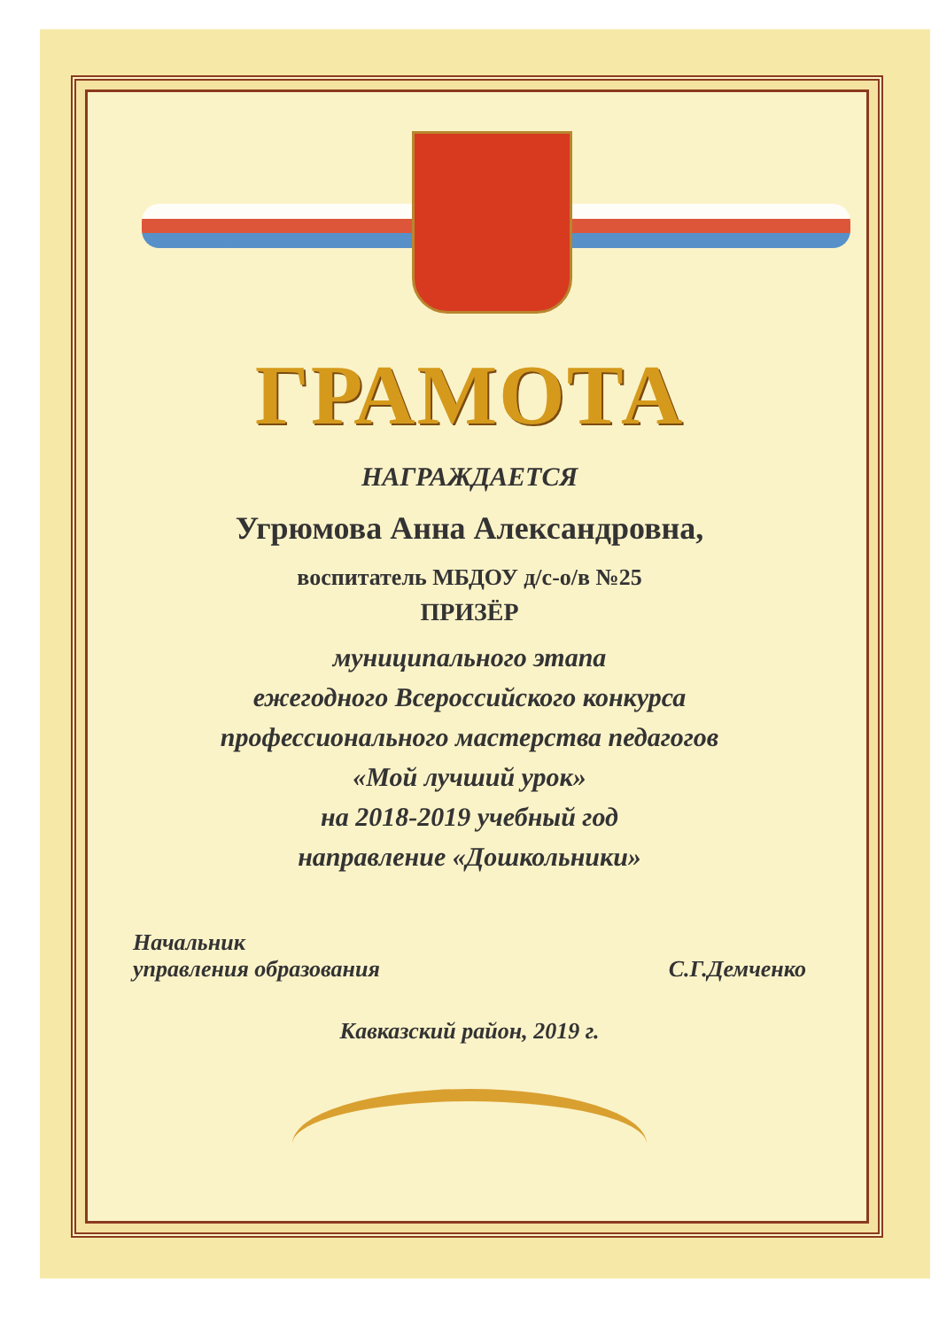ГРАМОТА
НАГРАЖДАЕТСЯ
Угрюмова Анна Александровна,
воспитатель МБДОУ д/с-о/в №25
ПРИЗЁР
муниципального этапа
ежегодного Всероссийского конкурса
профессионального мастерства педагогов
«Мой лучший урок»
на 2018-2019 учебный год
направление «Дошкольники»
Начальник
управления образования
С.Г.Демченко
Кавказский район, 2019 г.